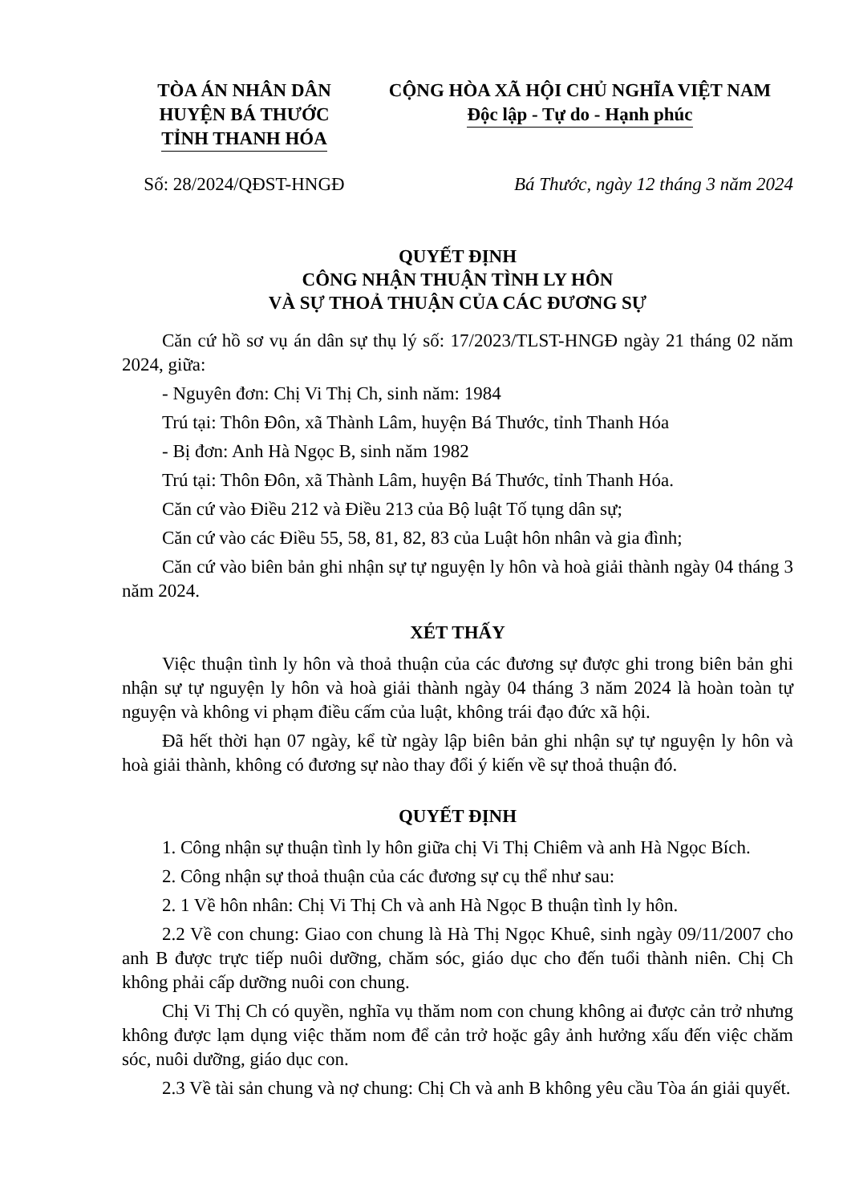TÒA ÁN NHÂN DÂN
HUYỆN BÁ THƯỚC
TỈNH THANH HÓA
CỘNG HÒA XÃ HỘI CHỦ NGHĨA VIỆT NAM
Độc lập - Tự do - Hạnh phúc
Số: 28/2024/QĐST-HNGĐ Bá Thước, ngày 12 tháng 3 năm 2024
QUYẾT ĐỊNH
CÔNG NHẬN THUẬN TÌNH LY HÔN
VÀ SỰ THOẢ THUẬN CỦA CÁC ĐƯƠNG SỰ
Căn cứ hồ sơ vụ án dân sự thụ lý số: 17/2023/TLST-HNGĐ ngày 21 tháng 02 năm 2024, giữa:
- Nguyên đơn: Chị Vi Thị Ch, sinh năm: 1984
Trú tại: Thôn Đôn, xã Thành Lâm, huyện Bá Thước, tỉnh Thanh Hóa
- Bị đơn: Anh Hà Ngọc B, sinh năm 1982
Trú tại: Thôn Đôn, xã Thành Lâm, huyện Bá Thước, tỉnh Thanh Hóa.
Căn cứ vào Điều 212 và Điều 213 của Bộ luật Tố tụng dân sự;
Căn cứ vào các Điều 55, 58, 81, 82, 83 của Luật hôn nhân và gia đình;
Căn cứ vào biên bản ghi nhận sự tự nguyện ly hôn và hoà giải thành ngày 04 tháng 3 năm 2024.
XÉT THẤY
Việc thuận tình ly hôn và thoả thuận của các đương sự được ghi trong biên bản ghi nhận sự tự nguyện ly hôn và hoà giải thành ngày 04 tháng 3 năm 2024 là hoàn toàn tự nguyện và không vi phạm điều cấm của luật, không trái đạo đức xã hội.
Đã hết thời hạn 07 ngày, kể từ ngày lập biên bản ghi nhận sự tự nguyện ly hôn và hoà giải thành, không có đương sự nào thay đổi ý kiến về sự thoả thuận đó.
QUYẾT ĐỊNH
1. Công nhận sự thuận tình ly hôn giữa chị Vi Thị Chiêm và anh Hà Ngọc Bích.
2. Công nhận sự thoả thuận của các đương sự cụ thể như sau:
2. 1 Về hôn nhân: Chị Vi Thị Ch và anh Hà Ngọc B thuận tình ly hôn.
2.2 Về con chung: Giao con chung là Hà Thị Ngọc Khuê, sinh ngày 09/11/2007 cho anh B được trực tiếp nuôi dưỡng, chăm sóc, giáo dục cho đến tuổi thành niên. Chị Ch không phải cấp dưỡng nuôi con chung.
Chị Vi Thị Ch có quyền, nghĩa vụ thăm nom con chung không ai được cản trở nhưng không được lạm dụng việc thăm nom để cản trở hoặc gây ảnh hưởng xấu đến việc chăm sóc, nuôi dưỡng, giáo dục con.
2.3 Về tài sản chung và nợ chung: Chị Ch và anh B không yêu cầu Tòa án giải quyết.